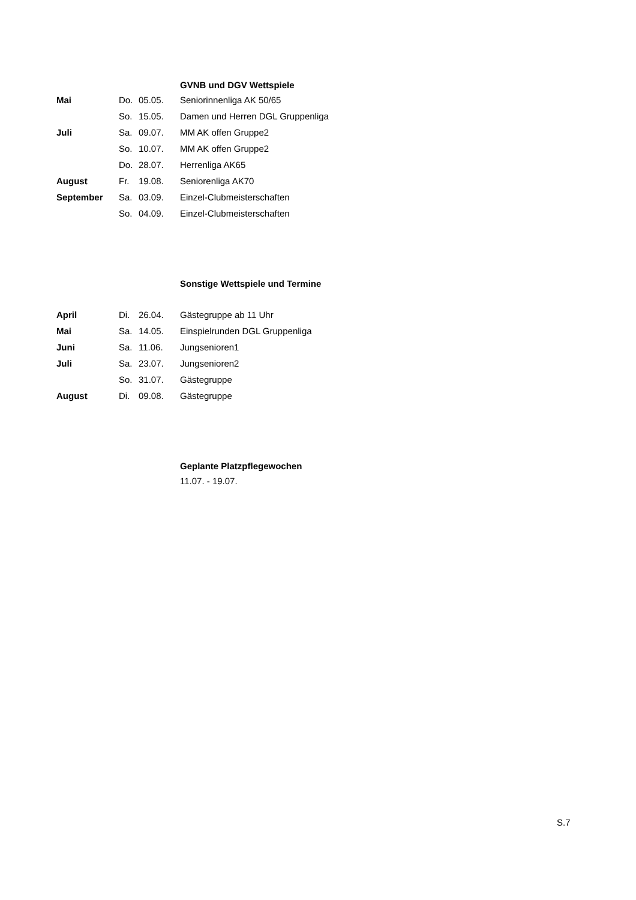GVNB und DGV Wettspiele
| Mai | Do. | 05.05. | Seniorinnenliga AK 50/65 |
| | So. | 15.05. | Damen und Herren DGL Gruppenliga |
| Juli | Sa. | 09.07. | MM AK offen Gruppe2 |
| | So. | 10.07. | MM AK offen Gruppe2 |
| | Do. | 28.07. | Herrenliga AK65 |
| August | Fr. | 19.08. | Seniorenliga AK70 |
| September | Sa. | 03.09. | Einzel-Clubmeisterschaften |
| | So. | 04.09. | Einzel-Clubmeisterschaften |
Sonstige Wettspiele und Termine
| April | Di. | 26.04. | Gästegruppe ab 11 Uhr |
| Mai | Sa. | 14.05. | Einspielrunden DGL Gruppenliga |
| Juni | Sa. | 11.06. | Jungsenioren1 |
| Juli | Sa. | 23.07. | Jungsenioren2 |
| | So. | 31.07. | Gästegruppe |
| August | Di. | 09.08. | Gästegruppe |
Geplante Platzpflegewochen
11.07. - 19.07.
S.7